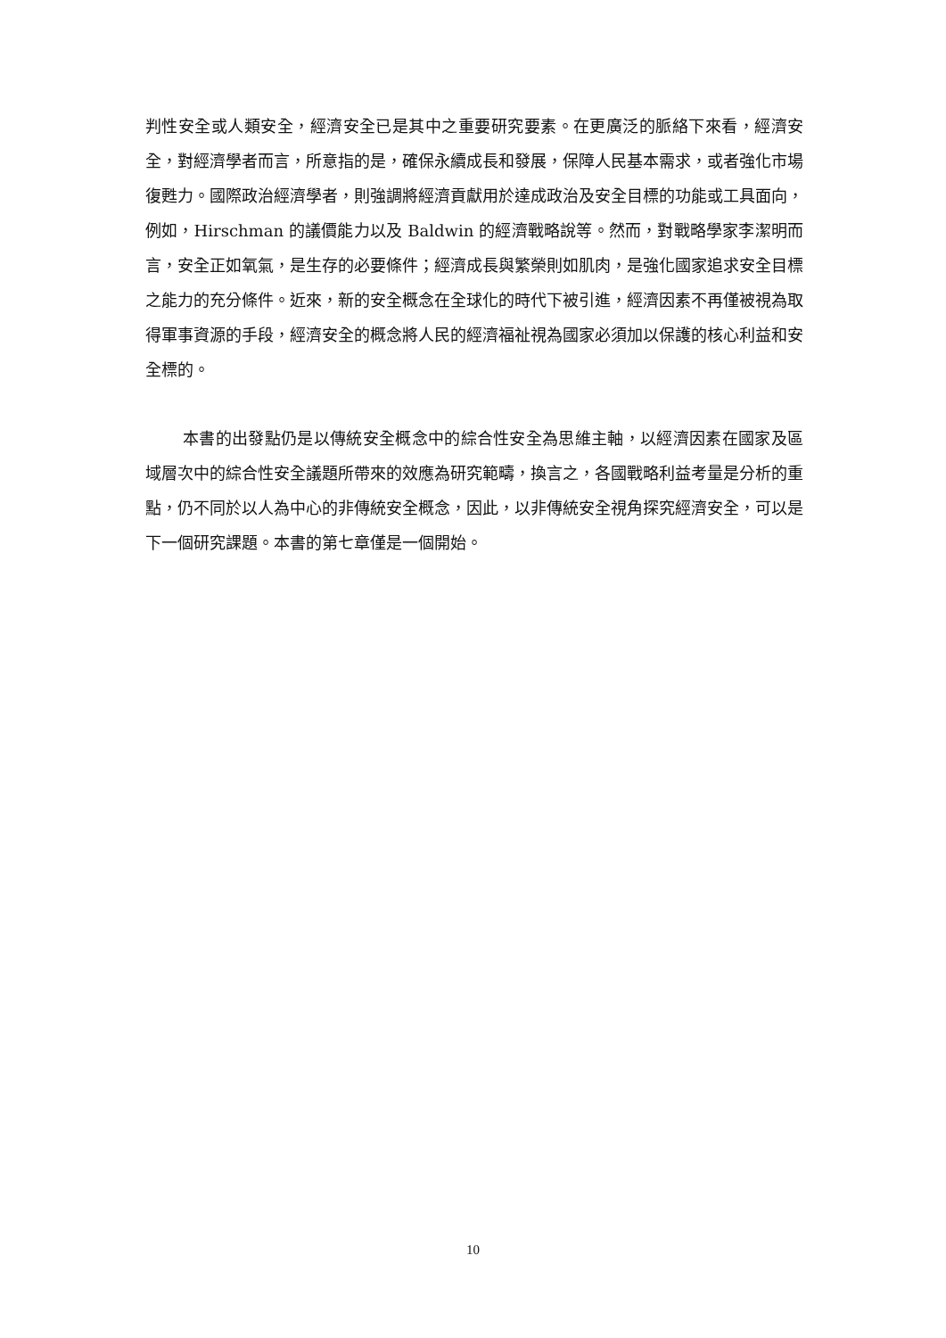判性安全或人類安全，經濟安全已是其中之重要研究要素。在更廣泛的脈絡下來看，經濟安全，對經濟學者而言，所意指的是，確保永續成長和發展，保障人民基本需求，或者強化市場復甦力。國際政治經濟學者，則強調將經濟貢獻用於達成政治及安全目標的功能或工具面向，例如，Hirschman 的議價能力以及 Baldwin 的經濟戰略說等。然而，對戰略學家李潔明而言，安全正如氧氣，是生存的必要條件；經濟成長與繁榮則如肌肉，是強化國家追求安全目標之能力的充分條件。近來，新的安全概念在全球化的時代下被引進，經濟因素不再僅被視為取得軍事資源的手段，經濟安全的概念將人民的經濟福祉視為國家必須加以保護的核心利益和安全標的。
本書的出發點仍是以傳統安全概念中的綜合性安全為思維主軸，以經濟因素在國家及區域層次中的綜合性安全議題所帶來的效應為研究範疇，換言之，各國戰略利益考量是分析的重點，仍不同於以人為中心的非傳統安全概念，因此，以非傳統安全視角探究經濟安全，可以是下一個研究課題。本書的第七章僅是一個開始。
10